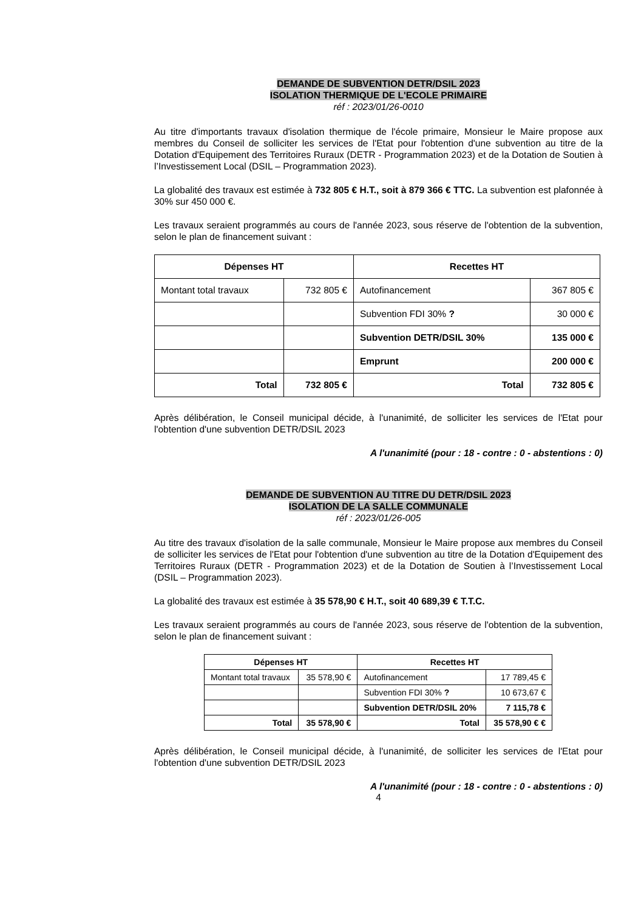DEMANDE DE SUBVENTION DETR/DSIL 2023
ISOLATION THERMIQUE DE L'ECOLE PRIMAIRE
réf : 2023/01/26-0010
Au titre d'importants travaux d'isolation thermique de l'école primaire, Monsieur le Maire propose aux membres du Conseil de solliciter les services de l'Etat pour l'obtention d'une subvention au titre de la Dotation d'Equipement des Territoires Ruraux (DETR - Programmation 2023) et de la Dotation de Soutien à l’Investissement Local (DSIL – Programmation 2023).
La globalité des travaux est estimée à 732 805 € H.T., soit à 879 366 € TTC. La subvention est plafonnée à 30% sur 450 000 €.
Les travaux seraient programmés au cours de l'année 2023, sous réserve de l'obtention de la subvention, selon le plan de financement suivant :
| Dépenses HT | | Recettes HT | |
| --- | --- | --- | --- |
| Montant total travaux | 732 805 € | Autofinancement | 367 805 € |
| | | Subvention FDI 30% ? | 30 000 € |
| | | Subvention DETR/DSIL 30% | 135 000 € |
| | | Emprunt | 200 000 € |
| Total | 732 805 € | Total | 732 805 € |
Après délibération, le Conseil municipal décide, à l'unanimité, de solliciter les services de l'Etat pour l'obtention d'une subvention DETR/DSIL 2023
A l'unanimité (pour : 18 - contre : 0 - abstentions : 0)
DEMANDE DE SUBVENTION AU TITRE DU DETR/DSIL 2023
ISOLATION DE LA SALLE COMMUNALE
réf : 2023/01/26-005
Au titre des travaux d'isolation de la salle communale, Monsieur le Maire propose aux membres du Conseil de solliciter les services de l'Etat pour l'obtention d'une subvention au titre de la Dotation d'Equipement des Territoires Ruraux (DETR - Programmation 2023) et de la Dotation de Soutien à l’Investissement Local (DSIL – Programmation 2023).
La globalité des travaux est estimée à 35 578,90 € H.T., soit 40 689,39 € T.T.C.
Les travaux seraient programmés au cours de l'année 2023, sous réserve de l'obtention de la subvention, selon le plan de financement suivant :
| Dépenses HT | | Recettes HT | |
| --- | --- | --- | --- |
| Montant total travaux | 35 578,90 € | Autofinancement | 17 789,45 € |
| | | Subvention FDI 30% ? | 10 673,67 € |
| | | Subvention DETR/DSIL 20% | 7 115,78 € |
| Total | 35 578,90 € | Total | 35 578,90 € € |
Après délibération, le Conseil municipal décide, à l'unanimité, de solliciter les services de l'Etat pour l'obtention d'une subvention DETR/DSIL 2023
A l'unanimité (pour : 18 - contre : 0 - abstentions : 0)
4